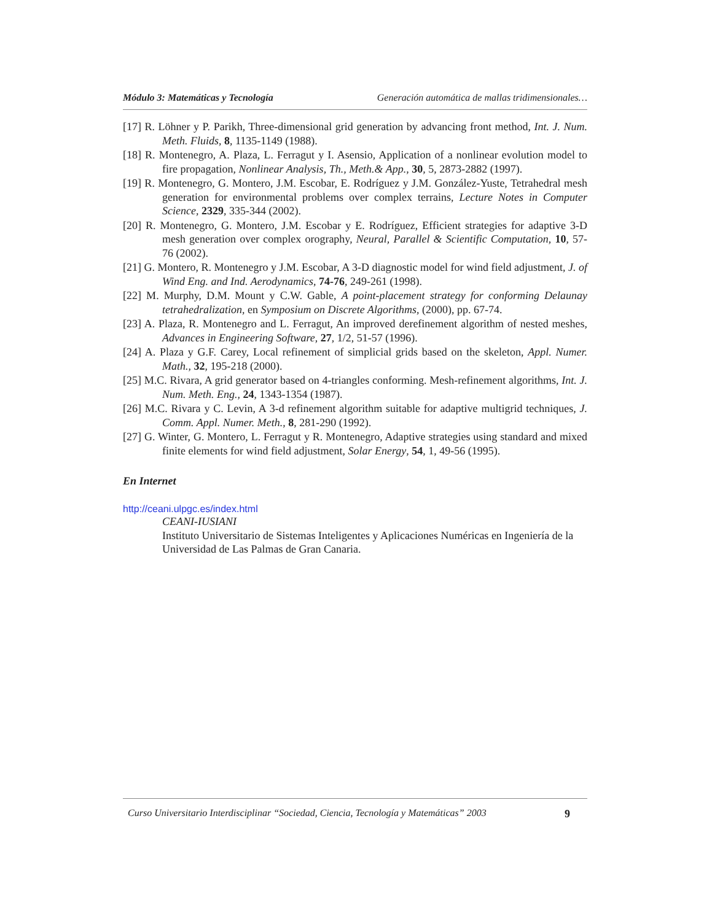Módulo 3: Matemáticas y Tecnología Generación automática de mallas tridimensionales…
[17] R. Löhner y P. Parikh, Three-dimensional grid generation by advancing front method, Int. J. Num. Meth. Fluids, 8, 1135-1149 (1988).
[18] R. Montenegro, A. Plaza, L. Ferragut y I. Asensio, Application of a nonlinear evolution model to fire propagation, Nonlinear Analysis, Th., Meth.& App., 30, 5, 2873-2882 (1997).
[19] R. Montenegro, G. Montero, J.M. Escobar, E. Rodríguez y J.M. González-Yuste, Tetrahedral mesh generation for environmental problems over complex terrains, Lecture Notes in Computer Science, 2329, 335-344 (2002).
[20] R. Montenegro, G. Montero, J.M. Escobar y E. Rodríguez, Efficient strategies for adaptive 3-D mesh generation over complex orography, Neural, Parallel & Scientific Computation, 10, 57-76 (2002).
[21] G. Montero, R. Montenegro y J.M. Escobar, A 3-D diagnostic model for wind field adjustment, J. of Wind Eng. and Ind. Aerodynamics, 74-76, 249-261 (1998).
[22] M. Murphy, D.M. Mount y C.W. Gable, A point-placement strategy for conforming Delaunay tetrahedralization, en Symposium on Discrete Algorithms, (2000), pp. 67-74.
[23] A. Plaza, R. Montenegro and L. Ferragut, An improved derefinement algorithm of nested meshes, Advances in Engineering Software, 27, 1/2, 51-57 (1996).
[24] A. Plaza y G.F. Carey, Local refinement of simplicial grids based on the skeleton, Appl. Numer. Math., 32, 195-218 (2000).
[25] M.C. Rivara, A grid generator based on 4-triangles conforming. Mesh-refinement algorithms, Int. J. Num. Meth. Eng., 24, 1343-1354 (1987).
[26] M.C. Rivara y C. Levin, A 3-d refinement algorithm suitable for adaptive multigrid techniques, J. Comm. Appl. Numer. Meth., 8, 281-290 (1992).
[27] G. Winter, G. Montero, L. Ferragut y R. Montenegro, Adaptive strategies using standard and mixed finite elements for wind field adjustment, Solar Energy, 54, 1, 49-56 (1995).
En Internet
http://ceani.ulpgc.es/index.html
CEANI-IUSIANI
Instituto Universitario de Sistemas Inteligentes y Aplicaciones Numéricas en Ingeniería de la Universidad de Las Palmas de Gran Canaria.
Curso Universitario Interdisciplinar “Sociedad, Ciencia, Tecnología y Matemáticas” 2003 9